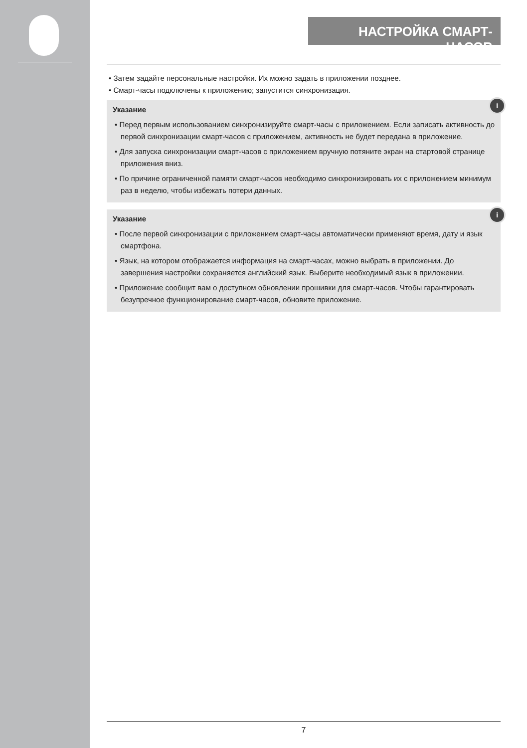НАСТРОЙКА СМАРТ-ЧАСОВ
• Затем задайте персональные настройки. Их можно задать в приложении позднее.
• Смарт-часы подключены к приложению; запустится синхронизация.
i
Указание
• Перед первым использованием синхронизируйте смарт-часы с приложением. Если записать активность до первой синхронизации смарт-часов с приложением, активность не будет передана в приложение.
• Для запуска синхронизации смарт-часов с приложением вручную потяните экран на стартовой странице приложения вниз.
• По причине ограниченной памяти смарт-часов необходимо синхронизировать их с приложением минимум раз в неделю, чтобы избежать потери данных.
i
Указание
• После первой синхронизации с приложением смарт-часы автоматически применяют время, дату и язык смартфона.
• Язык, на котором отображается информация на смарт-часах, можно выбрать в приложении. До завершения настройки сохраняется английский язык. Выберите необходимый язык в приложении.
• Приложение сообщит вам о доступном обновлении прошивки для смарт-часов. Чтобы гарантировать безупречное функционирование смарт-часов, обновите приложение.
7